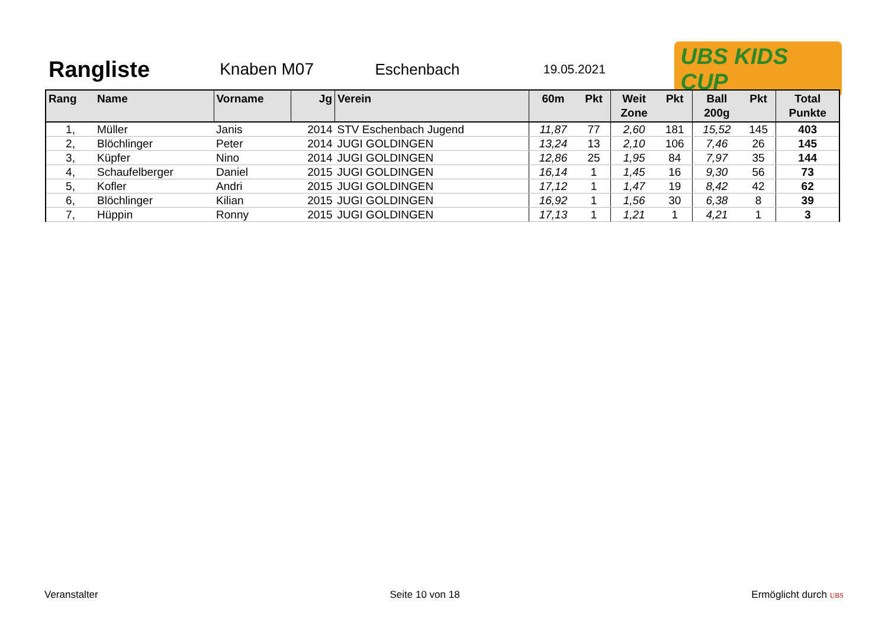Rangliste
Knaben M07 Eschenbach
19.05.2021
UBS KIDS CUP
| Rang | Name | Vorname | Jg | Verein | 60m | Pkt | Weit Zone | Pkt | Ball 200g | Pkt | Total Punkte |
| --- | --- | --- | --- | --- | --- | --- | --- | --- | --- | --- | --- |
| 1, | Müller | Janis | 2014 | STV Eschenbach Jugend | 11,87 | 77 | 2,60 | 181 | 15,52 | 145 | 403 |
| 2, | Blöchlinger | Peter | 2014 | JUGI GOLDINGEN | 13,24 | 13 | 2,10 | 106 | 7,46 | 26 | 145 |
| 3, | Küpfer | Nino | 2014 | JUGI GOLDINGEN | 12,86 | 25 | 1,95 | 84 | 7,97 | 35 | 144 |
| 4, | Schaufelberger | Daniel | 2015 | JUGI GOLDINGEN | 16,14 | 1 | 1,45 | 16 | 9,30 | 56 | 73 |
| 5, | Kofler | Andri | 2015 | JUGI GOLDINGEN | 17,12 | 1 | 1,47 | 19 | 8,42 | 42 | 62 |
| 6, | Blöchlinger | Kilian | 2015 | JUGI GOLDINGEN | 16,92 | 1 | 1,56 | 30 | 6,38 | 8 | 39 |
| 7, | Hüppin | Ronny | 2015 | JUGI GOLDINGEN | 17,13 | 1 | 1,21 | 1 | 4,21 | 1 | 3 |
Veranstalter Seite 10 von 18 Ermöglicht durch UBS